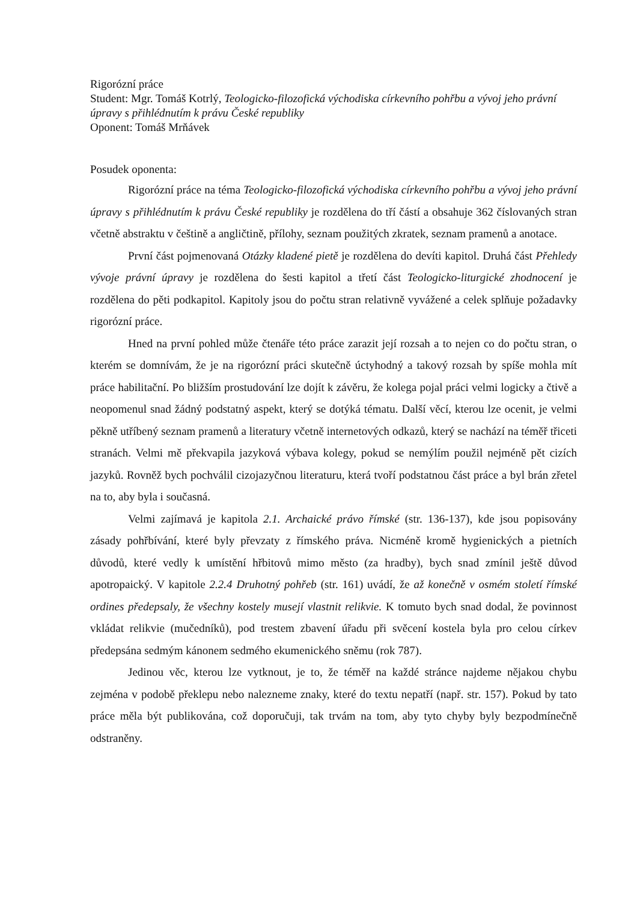Rigorózní práce
Student: Mgr. Tomáš Kotrlý, Teologicko-filozofická východiska církevního pohřbu a vývoj jeho právní úpravy s přihlédnutím k právu České republiky
Oponent: Tomáš Mrňávek
Posudek oponenta:
Rigorózní práce na téma Teologicko-filozofická východiska církevního pohřbu a vývoj jeho právní úpravy s přihlédnutím k právu České republiky je rozdělena do tří částí a obsahuje 362 číslovaných stran včetně abstraktu v češtině a angličtině, přílohy, seznam použitých zkratek, seznam pramenů a anotace.
První část pojmenovaná Otázky kladené pietě je rozdělena do devíti kapitol. Druhá část Přehledy vývoje právní úpravy je rozdělena do šesti kapitol a třetí část Teologicko-liturgické zhodnocení je rozdělena do pěti podkapitol. Kapitoly jsou do počtu stran relativně vyvážené a celek splňuje požadavky rigorózní práce.
Hned na první pohled může čtenáře této práce zarazit její rozsah a to nejen co do počtu stran, o kterém se domnívám, že je na rigorózní práci skutečně úctyhodný a takový rozsah by spíše mohla mít práce habilitační. Po bližším prostudování lze dojít k závěru, že kolega pojal práci velmi logicky a čtivě a neopomenul snad žádný podstatný aspekt, který se dotýká tématu. Další věcí, kterou lze ocenit, je velmi pěkně utříbený seznam pramenů a literatury včetně internetových odkazů, který se nachází na téměř třiceti stranách. Velmi mě překvapila jazyková výbava kolegy, pokud se nemýlím použil nejméně pět cizích jazyků. Rovněž bych pochválil cizojazyčnou literaturu, která tvoří podstatnou část práce a byl brán zřetel na to, aby byla i současná.
Velmi zajímavá je kapitola 2.1. Archaické právo římské (str. 136-137), kde jsou popisovány zásady pohřbívání, které byly převzaty z římského práva. Nicméně kromě hygienických a pietních důvodů, které vedly k umístění hřbitovů mimo město (za hradby), bych snad zmínil ještě důvod apotropaický. V kapitole 2.2.4 Druhotný pohřeb (str. 161) uvádí, že až konečně v osmém století římské ordines předepsaly, že všechny kostely musejí vlastnit relikvie. K tomuto bych snad dodal, že povinnost vkládat relikvie (mučedníků), pod trestem zbavení úřadu při svěcení kostela byla pro celou církev předepsána sedmým kánonem sedmého ekumenického sněmu (rok 787).
Jedinou věc, kterou lze vytknout, je to, že téměř na každé stránce najdeme nějakou chybu zejména v podobě překlepu nebo nalezneme znaky, které do textu nepatří (např. str. 157). Pokud by tato práce měla být publikována, což doporučuji, tak trvám na tom, aby tyto chyby byly bezpodmínečně odstraněny.